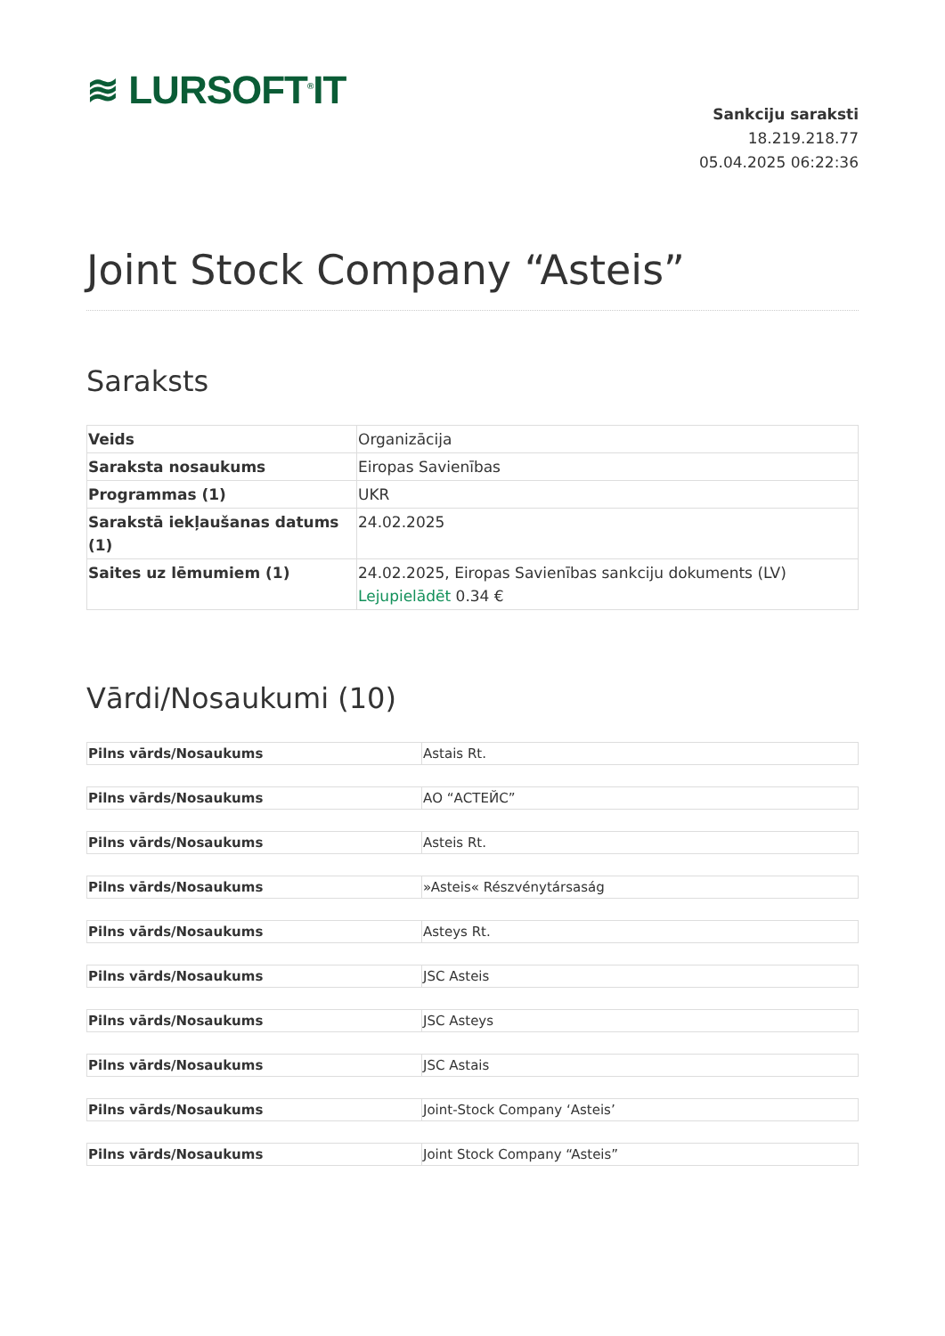≋ LURSOFT<sup>®</sup>IT
Sankciju saraksti
18.219.218.77
05.04.2025 06:22:36
Joint Stock Company “Asteis”
Saraksts
| Veids | Organizācija |
| Saraksta nosaukums | Eiropas Savienības |
| Programmas (1) | UKR |
| Sarakstā iekļaušanas datums (1) | 24.02.2025 |
| Saites uz lēmumiem (1) | 24.02.2025, Eiropas Savienības sankciju dokuments (LV) Lejupielādēt 0.34 € |
Vārdi/Nosaukumi (10)
| Pilns vārds/Nosaukums | Astais Rt. |
| Pilns vārds/Nosaukums | АО “АСТЕЙС” |
| Pilns vārds/Nosaukums | Asteis Rt. |
| Pilns vārds/Nosaukums | »Asteis« Részvénytársaság |
| Pilns vārds/Nosaukums | Asteys Rt. |
| Pilns vārds/Nosaukums | JSC Asteis |
| Pilns vārds/Nosaukums | JSC Asteys |
| Pilns vārds/Nosaukums | JSC Astais |
| Pilns vārds/Nosaukums | Joint-Stock Company ‘Asteis’ |
| Pilns vārds/Nosaukums | Joint Stock Company “Asteis” |